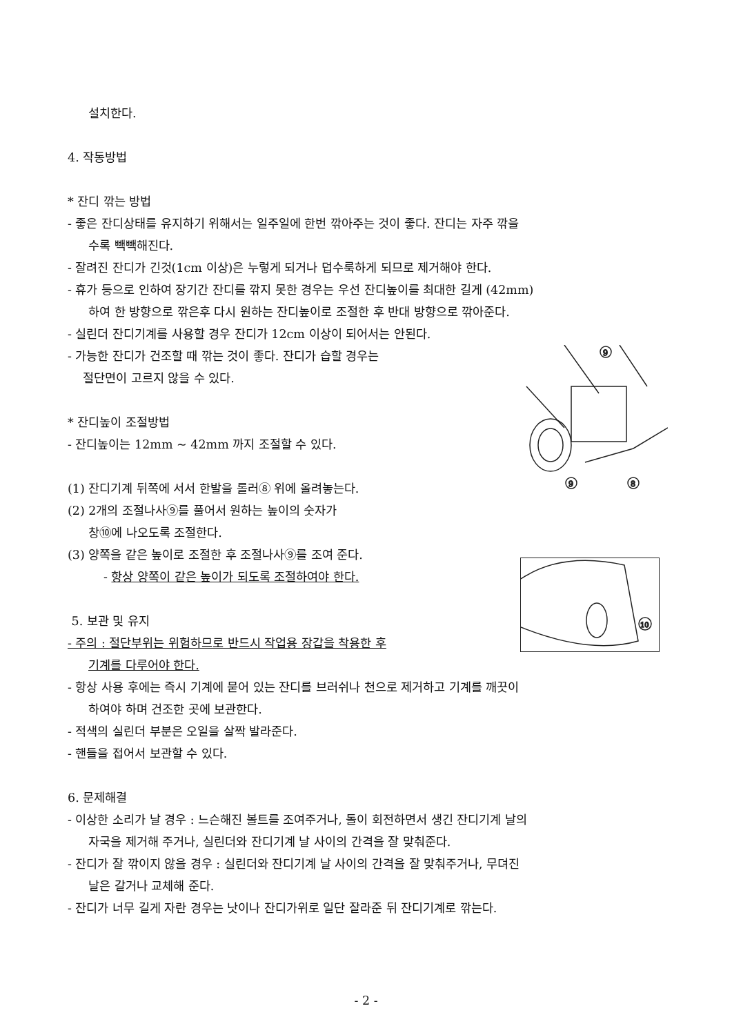설치한다.
4. 작동방법
* 잔디 깎는 방법
- 좋은 잔디상태를 유지하기 위해서는 일주일에 한번 깎아주는 것이 좋다. 잔디는 자주 깎을
수록 빽빽해진다.
- 잘려진 잔디가 긴것(1cm 이상)은 누렇게 되거나 덥수룩하게 되므로 제거해야 한다.
- 휴가 등으로 인하여 장기간 잔디를 깎지 못한 경우는 우선 잔디높이를 최대한 길게 (42mm)
하여 한 방향으로 깎은후 다시 원하는 잔디높이로 조절한 후 반대 방향으로 깎아준다.
- 실린더 잔디기계를 사용할 경우 잔디가 12cm 이상이 되어서는 안된다.
9
9
8
- 가능한 잔디가 건조할 때 깎는 것이 좋다. 잔디가 습할 경우는
절단면이 고르지 않을 수 있다.
* 잔디높이 조절방법
- 잔디높이는 12mm ~ 42mm 까지 조절할 수 있다.
(1) 잔디기계 뒤쪽에 서서 한발을 롤러⑧ 위에 올려놓는다.
(2) 2개의 조절나사⑨를 풀어서 원하는 높이의 숫자가
창⑩에 나오도록 조절한다.
10
(3) 양쪽을 같은 높이로 조절한 후 조절나사⑨를 조여 준다.
- 항상 양쪽이 같은 높이가 되도록 조절하여야 한다.
5. 보관 및 유지
- 주의 : 절단부위는 위험하므로 반드시 작업용 장갑을 착용한 후
기계를 다루어야 한다.
- 항상 사용 후에는 즉시 기계에 묻어 있는 잔디를 브러쉬나 천으로 제거하고 기계를 깨끗이
하여야 하며 건조한 곳에 보관한다.
- 적색의 실린더 부분은 오일을 살짝 발라준다.
- 핸들을 접어서 보관할 수 있다.
6. 문제해결
- 이상한 소리가 날 경우 : 느슨해진 볼트를 조여주거나, 돌이 회전하면서 생긴 잔디기계 날의
자국을 제거해 주거나, 실린더와 잔디기계 날 사이의 간격을 잘 맞춰준다.
- 잔디가 잘 깎이지 않을 경우 : 실린더와 잔디기계 날 사이의 간격을 잘 맞춰주거나, 무뎌진
날은 갈거나 교체해 준다.
- 잔디가 너무 길게 자란 경우는 낫이나 잔디가위로 일단 잘라준 뒤 잔디기계로 깎는다.
- 2 -